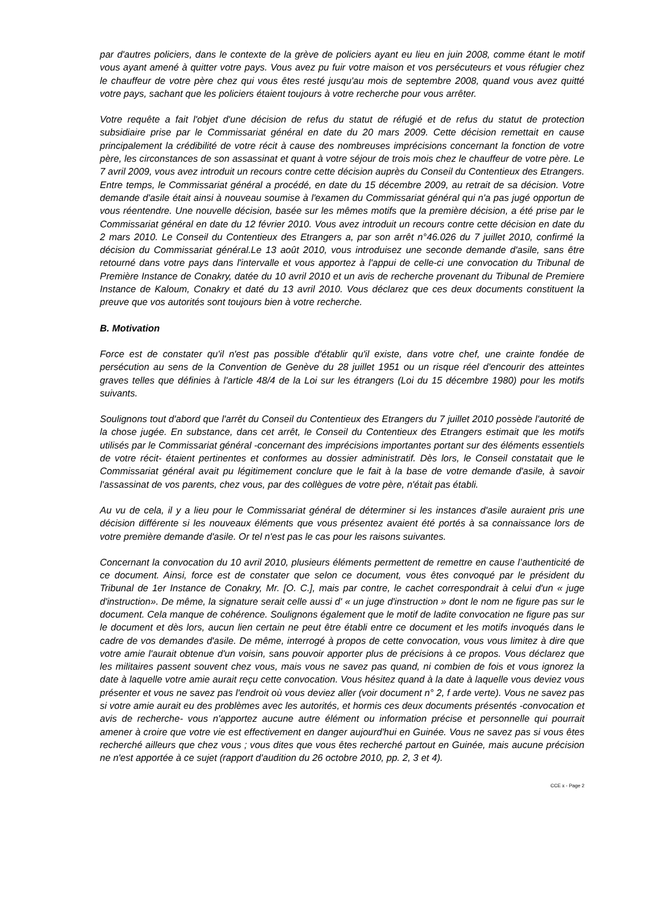par d'autres policiers, dans le contexte de la grève de policiers ayant eu lieu en juin 2008, comme étant le motif vous ayant amené à quitter votre pays. Vous avez pu fuir votre maison et vos persécuteurs et vous réfugier chez le chauffeur de votre père chez qui vous êtes resté jusqu'au mois de septembre 2008, quand vous avez quitté votre pays, sachant que les policiers étaient toujours à votre recherche pour vous arrêter.
Votre requête a fait l'objet d'une décision de refus du statut de réfugié et de refus du statut de protection subsidiaire prise par le Commissariat général en date du 20 mars 2009. Cette décision remettait en cause principalement la crédibilité de votre récit à cause des nombreuses imprécisions concernant la fonction de votre père, les circonstances de son assassinat et quant à votre séjour de trois mois chez le chauffeur de votre père. Le 7 avril 2009, vous avez introduit un recours contre cette décision auprès du Conseil du Contentieux des Etrangers. Entre temps, le Commissariat général a procédé, en date du 15 décembre 2009, au retrait de sa décision. Votre demande d'asile était ainsi à nouveau soumise à l'examen du Commissariat général qui n'a pas jugé opportun de vous réentendre. Une nouvelle décision, basée sur les mêmes motifs que la première décision, a été prise par le Commissariat général en date du 12 février 2010. Vous avez introduit un recours contre cette décision en date du 2 mars 2010. Le Conseil du Contentieux des Etrangers a, par son arrêt n°46.026 du 7 juillet 2010, confirmé la décision du Commissariat général.Le 13 août 2010, vous introduisez une seconde demande d'asile, sans être retourné dans votre pays dans l'intervalle et vous apportez à l'appui de celle-ci une convocation du Tribunal de Première Instance de Conakry, datée du 10 avril 2010 et un avis de recherche provenant du Tribunal de Premiere Instance de Kaloum, Conakry et daté du 13 avril 2010. Vous déclarez que ces deux documents constituent la preuve que vos autorités sont toujours bien à votre recherche.
B. Motivation
Force est de constater qu'il n'est pas possible d'établir qu'il existe, dans votre chef, une crainte fondée de persécution au sens de la Convention de Genève du 28 juillet 1951 ou un risque réel d'encourir des atteintes graves telles que définies à l'article 48/4 de la Loi sur les étrangers (Loi du 15 décembre 1980) pour les motifs suivants.
Soulignons tout d'abord que l'arrêt du Conseil du Contentieux des Etrangers du 7 juillet 2010 possède l'autorité de la chose jugée. En substance, dans cet arrêt, le Conseil du Contentieux des Etrangers estimait que les motifs utilisés par le Commissariat général -concernant des imprécisions importantes portant sur des éléments essentiels de votre récit- étaient pertinentes et conformes au dossier administratif. Dès lors, le Conseil constatait que le Commissariat général avait pu légitimement conclure que le fait à la base de votre demande d'asile, à savoir l'assassinat de vos parents, chez vous, par des collègues de votre père, n'était pas établi.
Au vu de cela, il y a lieu pour le Commissariat général de déterminer si les instances d'asile auraient pris une décision différente si les nouveaux éléments que vous présentez avaient été portés à sa connaissance lors de votre première demande d'asile. Or tel n'est pas le cas pour les raisons suivantes.
Concernant la convocation du 10 avril 2010, plusieurs éléments permettent de remettre en cause l’authenticité de ce document. Ainsi, force est de constater que selon ce document, vous êtes convoqué par le président du Tribunal de 1er Instance de Conakry, Mr. [O. C.], mais par contre, le cachet correspondrait à celui d'un « juge d'instruction». De même, la signature serait celle aussi d' « un juge d'instruction » dont le nom ne figure pas sur le document. Cela manque de cohérence. Soulignons également que le motif de ladite convocation ne figure pas sur le document et dès lors, aucun lien certain ne peut être établi entre ce document et les motifs invoqués dans le cadre de vos demandes d'asile. De même, interrogé à propos de cette convocation, vous vous limitez à dire que votre amie l'aurait obtenue d'un voisin, sans pouvoir apporter plus de précisions à ce propos. Vous déclarez que les militaires passent souvent chez vous, mais vous ne savez pas quand, ni combien de fois et vous ignorez la date à laquelle votre amie aurait reçu cette convocation. Vous hésitez quand à la date à laquelle vous deviez vous présenter et vous ne savez pas l'endroit où vous deviez aller (voir document n° 2, f arde verte). Vous ne savez pas si votre amie aurait eu des problèmes avec les autorités, et hormis ces deux documents présentés -convocation et avis de recherche- vous n'apportez aucune autre élément ou information précise et personnelle qui pourrait amener à croire que votre vie est effectivement en danger aujourd'hui en Guinée. Vous ne savez pas si vous êtes recherché ailleurs que chez vous ; vous dites que vous êtes recherché partout en Guinée, mais aucune précision ne n'est apportée à ce sujet (rapport d'audition du 26 octobre 2010, pp. 2, 3 et 4).
CCE x - Page 2